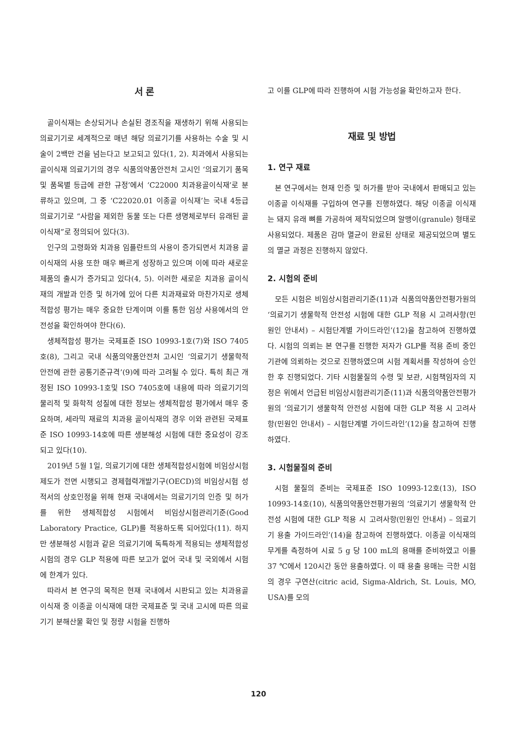서 론
골이식재는 손상되거나 손실된 경조직을 재생하기 위해 사용되는 의료기기로 세계적으로 매년 해당 의료기기를 사용하는 수술 및 시술이 2백만 건을 넘는다고 보고되고 있다(1, 2). 치과에서 사용되는 골이식재 의료기기의 경우 식품의약품안전처 고시인 ‘의료기기 품목 및 품목별 등급에 관한 규정’에서 ‘C22000 치과용골이식재’로 분류하고 있으며, 그 중 ‘C22020.01 이종골 이식재’는 국내 4등급 의료기기로 “사람을 제외한 동물 또는 다른 생명체로부터 유래된 골이식재”로 정의되어 있다(3).
인구의 고령화와 치과용 임플란트의 사용이 증가되면서 치과용 골이식재의 사용 또한 매우 빠르게 성장하고 있으며 이에 따라 새로운 제품의 출시가 증가되고 있다(4, 5). 이러한 새로운 치과용 골이식재의 개발과 인증 및 허가에 있어 다른 치과재료와 마찬가지로 생체적합성 평가는 매우 중요한 단계이며 이를 통한 임상 사용에서의 안전성을 확인하여야 한다(6).
생체적합성 평가는 국제표준 ISO 10993-1호(7)와 ISO 7405호(8), 그리고 국내 식품의약품안전처 고시인 ‘의료기기 생물학적 안전에 관한 공통기준규격’(9)에 따라 고려될 수 있다. 특히 최근 개정된 ISO 10993-1호및 ISO 7405호에 내용에 따라 의료기기의 물리적 및 화학적 성질에 대한 정보는 생체적합성 평가에서 매우 중요하며, 세라믹 재료의 치과용 골이식재의 경우 이와 관련된 국제표준 ISO 10993-14호에 따른 생분해성 시험에 대한 중요성이 강조되고 있다(10).
2019년 5월 1일, 의료기기에 대한 생체적합성시험에 비임상시험제도가 전면 시행되고 경제협력개발기구(OECD)의 비임상시험 성적서의 상호인정을 위해 현재 국내에서는 의료기기의 인증 및 허가를 위한 생체적합성 시험에서 비임상시험관리기준(Good Laboratory Practice, GLP)를 적용하도록 되어있다(11). 하지만 생분해성 시험과 같은 의료기기에 독특하게 적용되는 생체적합성 시험의 경우 GLP 적용에 따른 보고가 없어 국내 및 국외에서 시험에 한계가 있다.
따라서 본 연구의 목적은 현재 국내에서 시판되고 있는 치과용골이식재 중 이종골 이식재에 대한 국제표준 및 국내 고시에 따른 의료기기 분해산물 확인 및 정량 시험을 진행하
고 이를 GLP에 따라 진행하여 시험 가능성을 확인하고자 한다.
재료 및 방법
1. 연구 재료
본 연구에서는 현재 인증 및 허가를 받아 국내에서 판매되고 있는 이종골 이식재를 구입하여 연구를 진행하였다. 해당 이종골 이식재는 돼지 유래 뼈를 가공하여 제작되었으며 알맹이(granule) 형태로 사용되었다. 제품은 감마 멸균이 완료된 상태로 제공되었으며 별도의 멸균 과정은 진행하지 않았다.
2. 시험의 준비
모든 시험은 비임상시험관리기준(11)과 식품의약품안전평가원의 ‘의료기기 생물학적 안전성 시험에 대한 GLP 적용 시 고려사항(민원인 안내서) – 시험단계별 가이드라인’(12)을 참고하여 진행하였다. 시험의 의뢰는 본 연구를 진행한 저자가 GLP를 적용 준비 중인 기관에 의뢰하는 것으로 진행하였으며 시험 계획서를 작성하여 승인한 후 진행되었다. 기타 시험물질의 수령 및 보관, 시험책임자의 지정은 위에서 언급된 비임상시험관리기준(11)과 식품의약품안전평가원의 ‘의료기기 생물학적 안전성 시험에 대한 GLP 적용 시 고려사항(민원인 안내서) – 시험단계별 가이드라인’(12)을 참고하여 진행하였다.
3. 시험물질의 준비
시험 물질의 준비는 국제표준 ISO 10993-12호(13), ISO 10993-14호(10), 식품의약품안전평가원의 ‘의료기기 생물학적 안전성 시험에 대한 GLP 적용 시 고려사항(민원인 안내서) – 의료기기 용출 가이드라인’(14)을 참고하여 진행하였다. 이종골 이식재의 무게를 측정하여 시료 5 g 당 100 mL의 용매를 준비하였고 이를 37 ℃에서 120시간 동안 용출하였다. 이 때 용출 용매는 극한 시험의 경우 구연산(citric acid, Sigma-Aldrich, St. Louis, MO, USA)를 모의
120